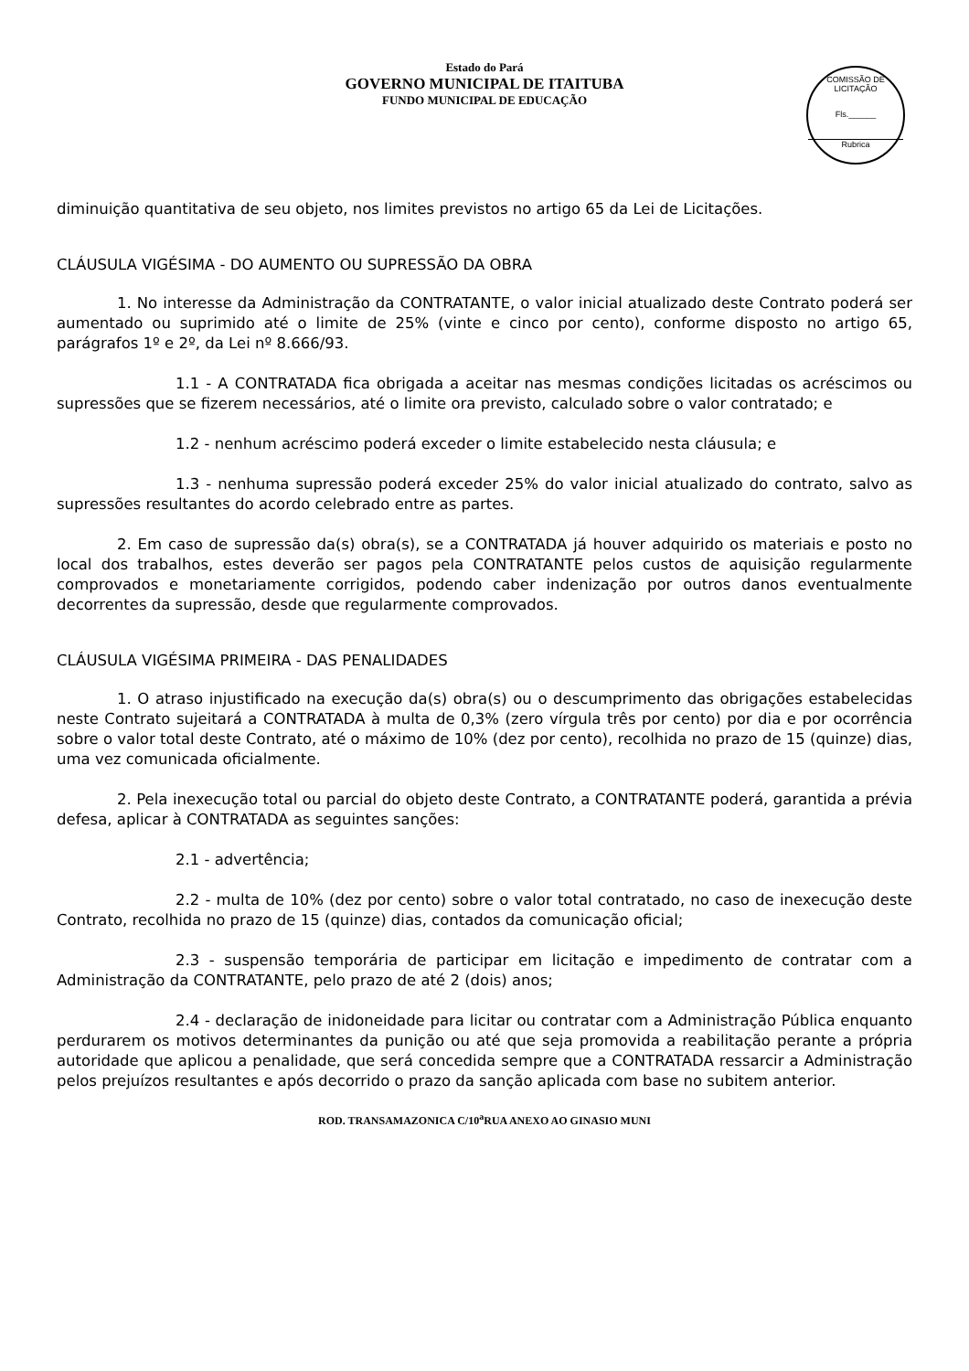Estado do Pará
GOVERNO MUNICIPAL DE ITAITUBA
FUNDO MUNICIPAL DE EDUCAÇÃO
COMISSÃO DE LICITAÇÃO
Fls.______
Rubrica
diminuição quantitativa de seu objeto, nos limites previstos no artigo 65 da Lei de Licitações.
CLÁUSULA VIGÉSIMA - DO AUMENTO OU SUPRESSÃO DA OBRA
1. No interesse da Administração da CONTRATANTE, o valor inicial atualizado deste Contrato poderá ser aumentado ou suprimido até o limite de 25% (vinte e cinco por cento), conforme disposto no artigo 65, parágrafos 1º e 2º, da Lei nº 8.666/93.
1.1 - A CONTRATADA fica obrigada a aceitar nas mesmas condições licitadas os acréscimos ou supressões que se fizerem necessários, até o limite ora previsto, calculado sobre o valor contratado; e
1.2 - nenhum acréscimo poderá exceder o limite estabelecido nesta cláusula; e
1.3 - nenhuma supressão poderá exceder 25% do valor inicial atualizado do contrato, salvo as supressões resultantes do acordo celebrado entre as partes.
2. Em caso de supressão da(s) obra(s), se a CONTRATADA já houver adquirido os materiais e posto no local dos trabalhos, estes deverão ser pagos pela CONTRATANTE pelos custos de aquisição regularmente comprovados e monetariamente corrigidos, podendo caber indenização por outros danos eventualmente decorrentes da supressão, desde que regularmente comprovados.
CLÁUSULA VIGÉSIMA PRIMEIRA - DAS PENALIDADES
1. O atraso injustificado na execução da(s) obra(s) ou o descumprimento das obrigações estabelecidas neste Contrato sujeitará a CONTRATADA à multa de 0,3% (zero vírgula três por cento) por dia e por ocorrência sobre o valor total deste Contrato, até o máximo de 10% (dez por cento), recolhida no prazo de 15 (quinze) dias, uma vez comunicada oficialmente.
2. Pela inexecução total ou parcial do objeto deste Contrato, a CONTRATANTE poderá, garantida a prévia defesa, aplicar à CONTRATADA as seguintes sanções:
2.1 - advertência;
2.2 - multa de 10% (dez por cento) sobre o valor total contratado, no caso de inexecução deste Contrato, recolhida no prazo de 15 (quinze) dias, contados da comunicação oficial;
2.3 - suspensão temporária de participar em licitação e impedimento de contratar com a Administração da CONTRATANTE, pelo prazo de até 2 (dois) anos;
2.4 - declaração de inidoneidade para licitar ou contratar com a Administração Pública enquanto perdurarem os motivos determinantes da punição ou até que seja promovida a reabilitação perante a própria autoridade que aplicou a penalidade, que será concedida sempre que a CONTRATADA ressarcir a Administração pelos prejuízos resultantes e após decorrido o prazo da sanção aplicada com base no subitem anterior.
ROD. TRANSAMAZONICA C/10<sup>a</sup>RUA ANEXO AO GINASIO MUNI